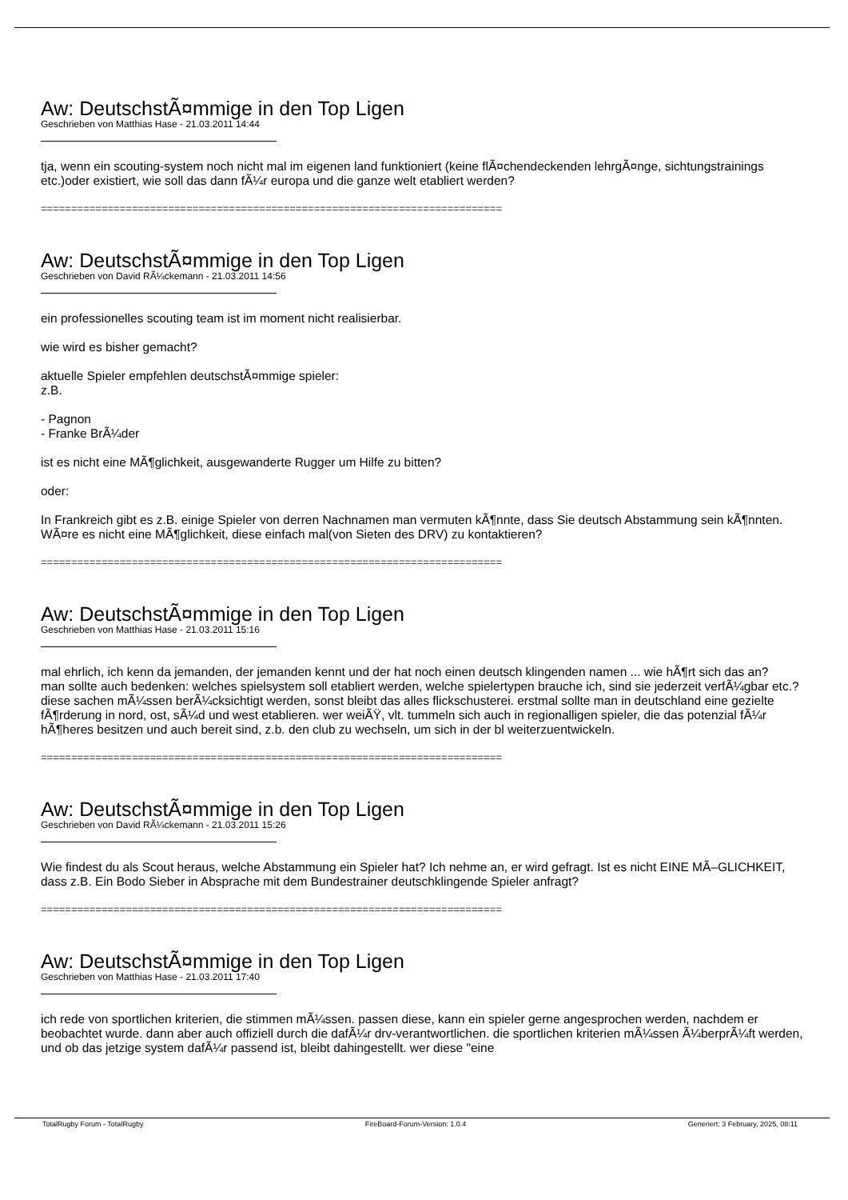Aw: DeutschstÃ¤mmige in den Top Ligen
Geschrieben von Matthias Hase - 21.03.2011 14:44
tja, wenn ein scouting-system noch nicht mal im eigenen land funktioniert (keine flÃ¤chendeckenden lehrgÃ¤nge, sichtungstrainings etc.)oder existiert, wie soll das dann fÃ¼r europa und die ganze welt etabliert werden?
============================================================================
Aw: DeutschstÃ¤mmige in den Top Ligen
Geschrieben von David RÃ¼ckemann - 21.03.2011 14:56
ein professionelles scouting team ist im moment nicht realisierbar.
wie wird es bisher gemacht?
aktuelle Spieler empfehlen deutschstÃ¤mmige spieler:
z.B.
- Pagnon
- Franke BrÃ¼der
ist es nicht eine MÃ¶glichkeit, ausgewanderte Rugger um Hilfe zu bitten?
oder:
In Frankreich gibt es z.B. einige Spieler von derren Nachnamen man vermuten kÃ¶nnte, dass Sie deutsch Abstammung sein kÃ¶nnten. WÃ¤re es nicht eine MÃ¶glichkeit, diese einfach mal(von Sieten des DRV) zu kontaktieren?
============================================================================
Aw: DeutschstÃ¤mmige in den Top Ligen
Geschrieben von Matthias Hase - 21.03.2011 15:16
mal ehrlich, ich kenn da jemanden, der jemanden kennt und der hat noch einen deutsch klingenden namen ... wie hÃ¶rt sich das an?
man sollte auch bedenken: welches spielsystem soll etabliert werden, welche spielertypen brauche ich, sind sie jederzeit verfÃ¼gbar etc.? diese sachen mÃ¼ssen berÃ¼cksichtigt werden, sonst bleibt das alles flickschusterei. erstmal sollte man in deutschland eine gezielte fÃ¶rderung in nord, ost, sÃ¼d und west etablieren. wer weiÃŸ, vlt. tummeln sich auch in regionalligen spieler, die das potenzial fÃ¼r hÃ¶heres besitzen und auch bereit sind, z.b. den club zu wechseln, um sich in der bl weiterzuentwickeln.
============================================================================
Aw: DeutschstÃ¤mmige in den Top Ligen
Geschrieben von David RÃ¼ckemann - 21.03.2011 15:26
Wie findest du als Scout heraus, welche Abstammung ein Spieler hat? Ich nehme an, er wird gefragt. Ist es nicht EINE MÃ–GLICHKEIT, dass z.B. Ein Bodo Sieber in Absprache mit dem Bundestrainer deutschklingende Spieler anfragt?
============================================================================
Aw: DeutschstÃ¤mmige in den Top Ligen
Geschrieben von Matthias Hase - 21.03.2011 17:40
ich rede von sportlichen kriterien, die stimmen mÃ¼ssen. passen diese, kann ein spieler gerne angesprochen werden, nachdem er beobachtet wurde. dann aber auch offiziell durch die dafÃ¼r drv-verantwortlichen. die sportlichen kriterien mÃ¼ssen Ã¼berprÃ¼ft werden, und ob das jetzige system dafÃ¼r passend ist, bleibt dahingestellt. wer diese "eine
TotalRugby Forum - TotalRugby FireBoard-Forum-Version: 1.0.4 Generiert: 3 February, 2025, 08:11